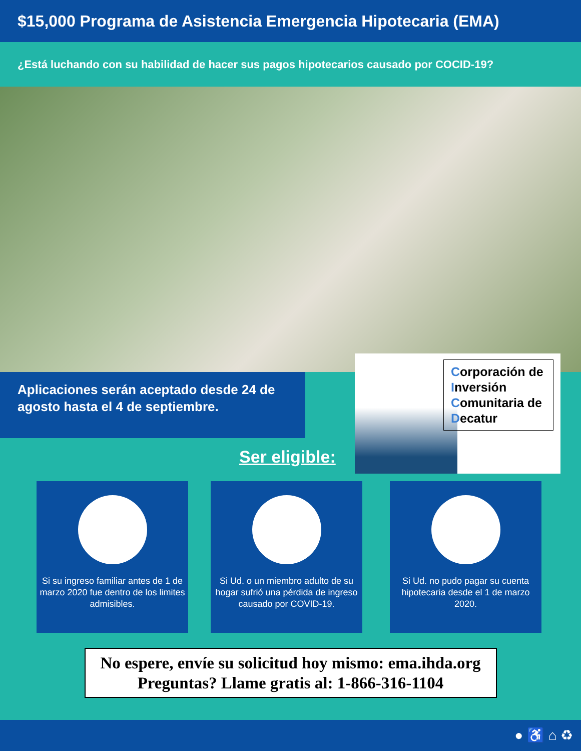$15,000 Programa de Asistencia Emergencia Hipotecaria (EMA)
¿Está luchando con su habilidad de hacer sus pagos hipotecarios causado por COCID-19?
Aplicaciones serán aceptado desde 24 de agosto hasta el 4 de septiembre.
Corporación de Inversión Comunitaria de Decatur
Ser eligible:
Si su ingreso familiar antes de 1 de marzo 2020 fue dentro de los limites admisibles.
Si Ud. o un miembro adulto de su hogar sufrió una pérdida de ingreso causado por COVID-19.
Si Ud. no pudo pagar su cuenta hipotecaria desde el 1 de marzo 2020.
No espere, envíe su solicitud hoy mismo: ema.ihda.org
Preguntas? Llame gratis al: 1-866-316-1104
● ♿ ⌂ ♻